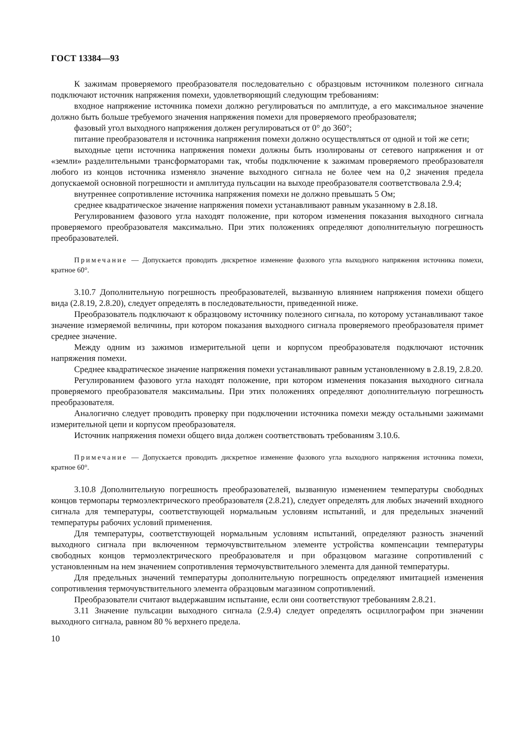ГОСТ 13384—93
К зажимам проверяемого преобразователя последовательно с образцовым источником полезного сигнала подключают источник напряжения помехи, удовлетворяющий следующим требованиям:
входное напряжение источника помехи должно регулироваться по амплитуде, а его максимальное значение должно быть больше требуемого значения напряжения помехи для проверяемого преобразователя;
фазовый угол выходного напряжения должен регулироваться от 0° до 360°;
питание преобразователя и источника напряжения помехи должно осуществляться от одной и той же сети;
выходные цепи источника напряжения помехи должны быть изолированы от сетевого напряжения и от «земли» разделительными трансформаторами так, чтобы подключение к зажимам проверяемого преобразователя любого из концов источника изменяло значение выходного сигнала не более чем на 0,2 значения предела допускаемой основной погрешности и амплитуда пульсации на выходе преобразователя соответствовала 2.9.4;
внутреннее сопротивление источника напряжения помехи не должно превышать 5 Ом;
среднее квадратическое значение напряжения помехи устанавливают равным указанному в 2.8.18.
Регулированием фазового угла находят положение, при котором изменения показания выходного сигнала проверяемого преобразователя максимально. При этих положениях определяют дополнительную погрешность преобразователей.
Примечание — Допускается проводить дискретное изменение фазового угла выходного напряжения источника помехи, кратное 60°.
3.10.7 Дополнительную погрешность преобразователей, вызванную влиянием напряжения помехи общего вида (2.8.19, 2.8.20), следует определять в последовательности, приведенной ниже.
Преобразователь подключают к образцовому источнику полезного сигнала, по которому устанавливают такое значение измеряемой величины, при котором показания выходного сигнала проверяемого преобразователя примет среднее значение.
Между одним из зажимов измерительной цепи и корпусом преобразователя подключают источник напряжения помехи.
Среднее квадратическое значение напряжения помехи устанавливают равным установленному в 2.8.19, 2.8.20.
Регулированием фазового угла находят положение, при котором изменения показания выходного сигнала проверяемого преобразователя максимальны. При этих положениях определяют дополнительную погрешность преобразователя.
Аналогично следует проводить проверку при подключении источника помехи между остальными зажимами измерительной цепи и корпусом преобразователя.
Источник напряжения помехи общего вида должен соответствовать требованиям 3.10.6.
Примечание — Допускается проводить дискретное изменение фазового угла выходного напряжения источника помехи, кратное 60°.
3.10.8 Дополнительную погрешность преобразователей, вызванную изменением температуры свободных концов термопары термоэлектрического преобразователя (2.8.21), следует определять для любых значений входного сигнала для температуры, соответствующей нормальным условиям испытаний, и для предельных значений температуры рабочих условий применения.
Для температуры, соответствующей нормальным условиям испытаний, определяют разность значений выходного сигнала при включенном термочувствительном элементе устройства компенсации температуры свободных концов термоэлектрического преобразователя и при образцовом магазине сопротивлений с установленным на нем значением сопротивления термочувствительного элемента для данной температуры.
Для предельных значений температуры дополнительную погрешность определяют имитацией изменения сопротивления термочувствительного элемента образцовым магазином сопротивлений.
Преобразователи считают выдержавшим испытание, если они соответствуют требованиям 2.8.21.
3.11 Значение пульсации выходного сигнала (2.9.4) следует определять осциллографом при значении выходного сигнала, равном 80 % верхнего предела.
10